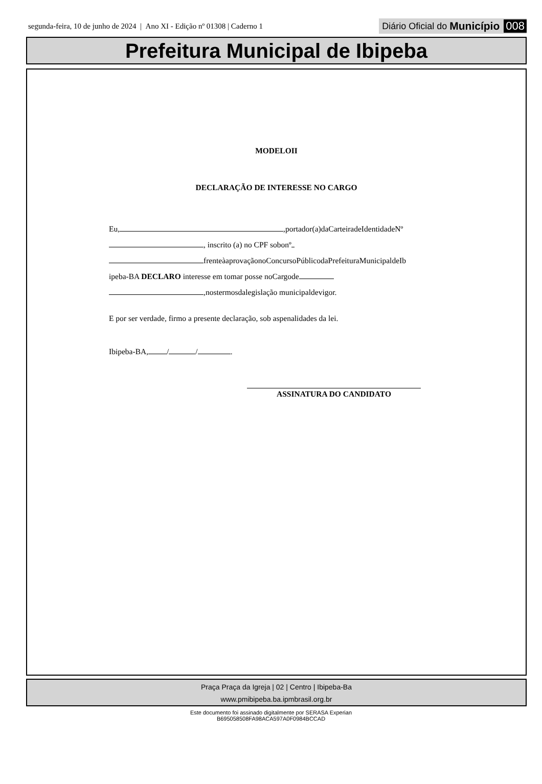segunda-feira, 10 de junho de 2024 | Ano XI - Edição nº 01308 | Caderno 1 Diário Oficial do Município 008
Prefeitura Municipal de Ibipeba
MODELOII
DECLARAÇÃO DE INTERESSE NO CARGO
Eu, ,portador(a)daCarteiradeIdentidadeNº
, inscrito (a) no CPF sobonº
frenteàaprovaçãonoConcursoPúblicodaPrefeituraMunicipaldeIb
ipeba-BA DECLARO interesse em tomar posse noCargode
,nostermosdalegislação municipaldevigor.
E por ser verdade, firmo a presente declaração, sob aspenalidades da lei.
Ibipeba-BA, / / .
ASSINATURA DO CANDIDATO
Praça Praça da Igreja | 02 | Centro | Ibipeba-Ba
www.pmibipeba.ba.ipmbrasil.org.br
Este documento foi assinado digitalmente por SERASA Experian
B695058508FA98ACA597A0F0984BCCAD